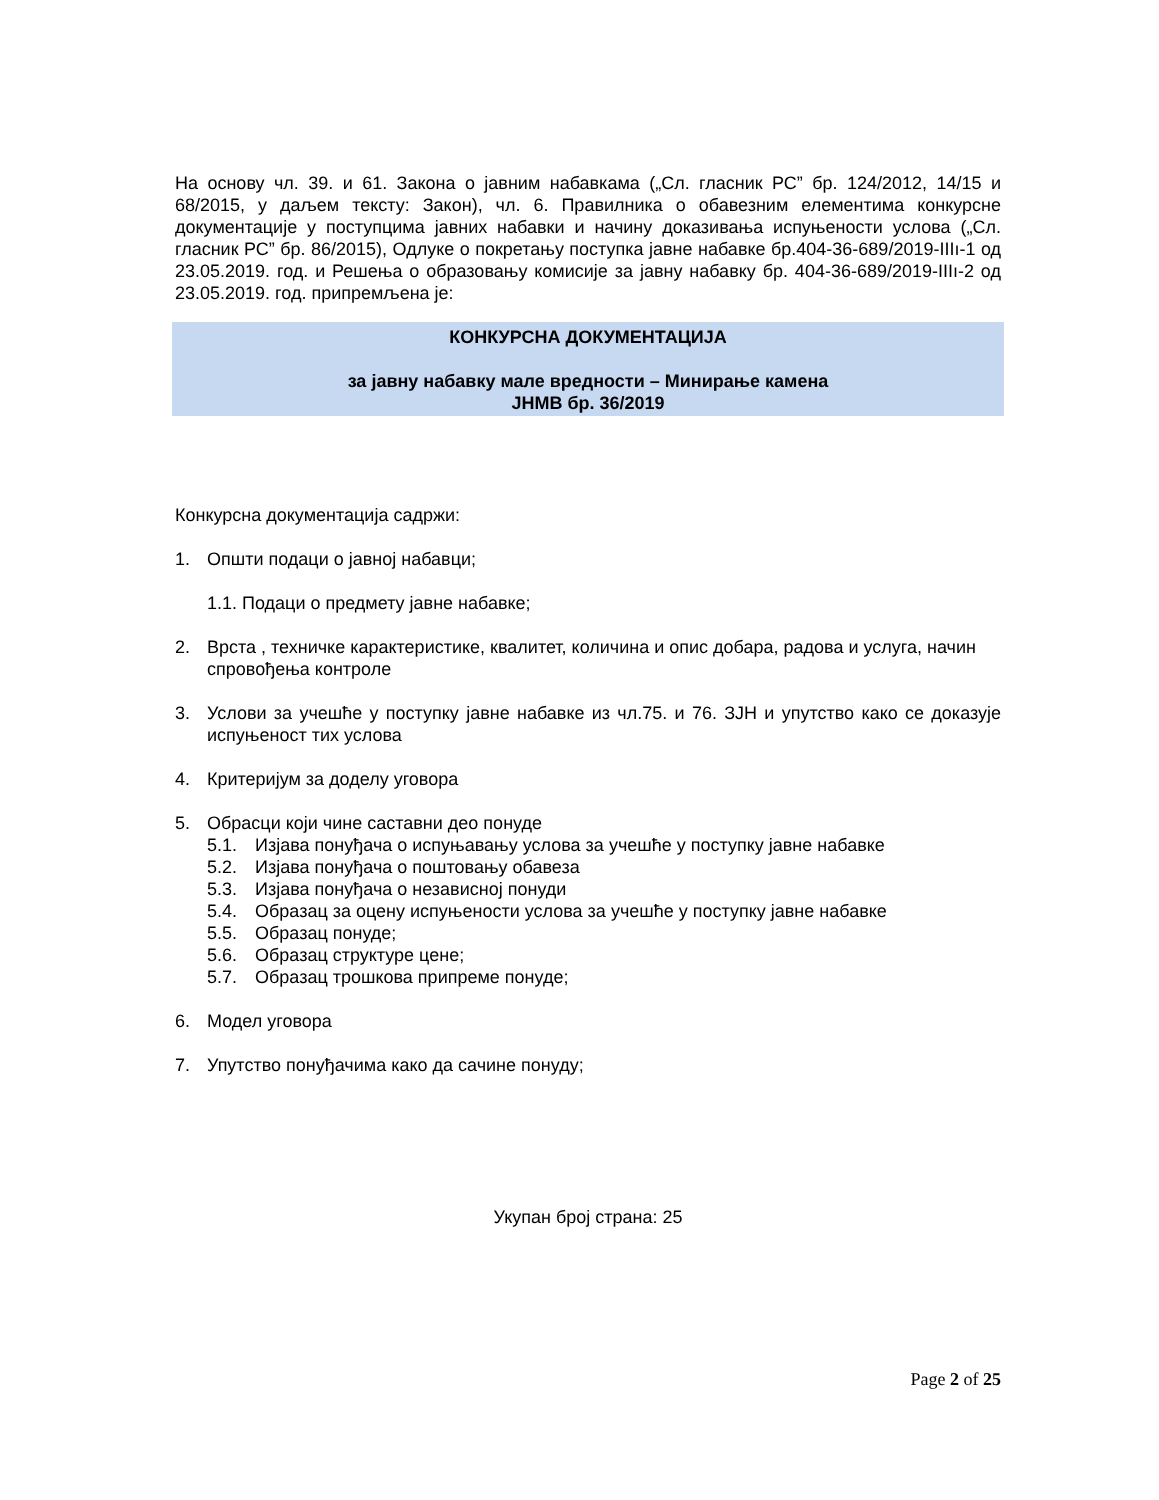На основу чл. 39. и 61. Закона о јавним набавкама („Сл. гласник РС” бр. 124/2012, 14/15 и 68/2015, у даљем тексту: Закон), чл. 6. Правилника о обавезним елементима конкурсне документације у поступцима јавних набавки и начину доказивања испуњености услова („Сл. гласник РС” бр. 86/2015), Одлуке о покретању поступка јавне набавке бр.404-36-689/2019-IIIı-1 од 23.05.2019. год. и Решења о образовању комисије за јавну набавку бр. 404-36-689/2019-IIIı-2 од 23.05.2019. год. припремљена је:
КОНКУРСНА ДОКУМЕНТАЦИЈА
за јавну набавку мале вредности – Минирање камена
ЈНМВ бр. 36/2019
Конкурсна документација садржи:
1. Општи подаци о јавној набавци;
1.1. Подаци о предмету јавне набавке;
2. Врста , техничке карактеристике, квалитет, количина и опис добара, радова и услуга, начин спровођења контроле
3. Услови за учешће у поступку јавне набавке из чл.75. и 76. ЗЈН и упутство како се доказује испуњеност тих услова
4. Критеријум за доделу уговора
5. Обрасци који чине саставни део понуде
5.1. Изјава понуђача о испуњавању услова за учешће у поступку јавне набавке
5.2. Изјава понуђача о поштовању обавеза
5.3. Изјава понуђача о независној понуди
5.4. Образац за оцену испуњености услова за учешће у поступку јавне набавке
5.5. Образац понуде;
5.6. Образац структуре цене;
5.7. Образац трошкова припреме понуде;
6. Модел уговора
7. Упутство понуђачима како да сачине понуду;
Укупан број страна: 25
Page 2 of 25